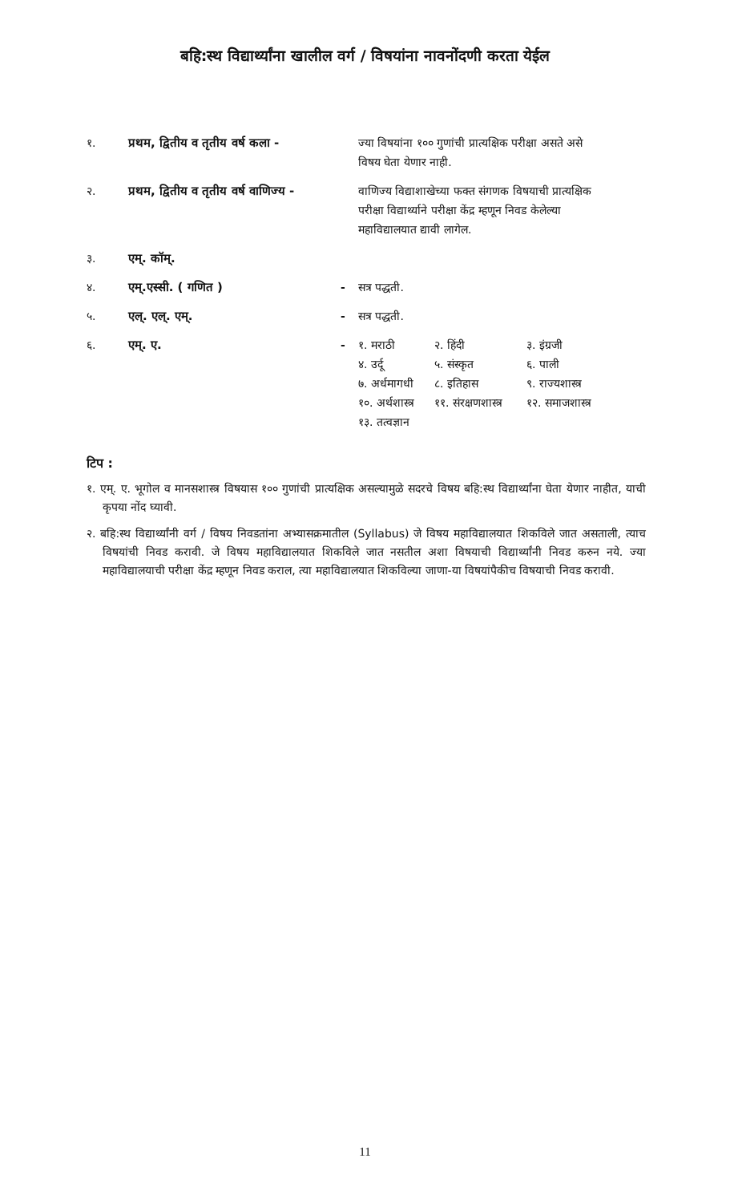बहि:स्थ विद्यार्थ्यांना खालील वर्ग / विषयांना नावनोंदणी करता येईल
| १. | प्रथम, द्वितीय व तृतीय वर्ष कला - | | ज्या विषयांना १०० गुणांची प्रात्यक्षिक परीक्षा असते असे विषय घेता येणार नाही. |
| २. | प्रथम, द्वितीय व तृतीय वर्ष वाणिज्य - | | वाणिज्य विद्याशाखेच्या फक्त संगणक विषयाची प्रात्यक्षिक परीक्षा विद्यार्थ्याने परीक्षा केंद्र म्हणून निवड केलेल्या महाविद्यालयात द्यावी लागेल. |
| ३. | एम्. कॉम्. | | |
| ४. | एम्.एस्सी. ( गणित ) | - | सत्र पद्धती. |
| ५. | एल्. एल्. एम्. | - | सत्र पद्धती. |
| ६. | एम्. ए. | - | / १. मराठी / २. हिंदी / ३. इंग्रजी / / ४. उर्दू / ५. संस्कृत / ६. पाली / / ७. अर्धमागधी / ८. इतिहास / ९. राज्यशास्त्र / / १०. अर्थशास्त्र / ११. संरक्षणशास्त्र / १२. समाजशास्त्र / / १३. तत्वज्ञान / / / |
टिप :
१. एम्. ए. भूगोल व मानसशास्त्र विषयास १०० गुणांची प्रात्यक्षिक असल्यामुळे सदरचे विषय बहि:स्थ विद्यार्थ्यांना घेता येणार नाहीत, याची कृपया नोंद घ्यावी.
२. बहि:स्थ विद्यार्थ्यांनी वर्ग / विषय निवडतांना अभ्यासक्रमातील (Syllabus) जे विषय महाविद्यालयात शिकविले जात असताली, त्याच विषयांची निवड करावी. जे विषय महाविद्यालयात शिकविले जात नसतील अशा विषयाची विद्यार्थ्यांनी निवड करुन नये. ज्या महाविद्यालयाची परीक्षा केंद्र म्हणून निवड कराल, त्या महाविद्यालयात शिकविल्या जाणा-या विषयांपैकीच विषयाची निवड करावी.
11